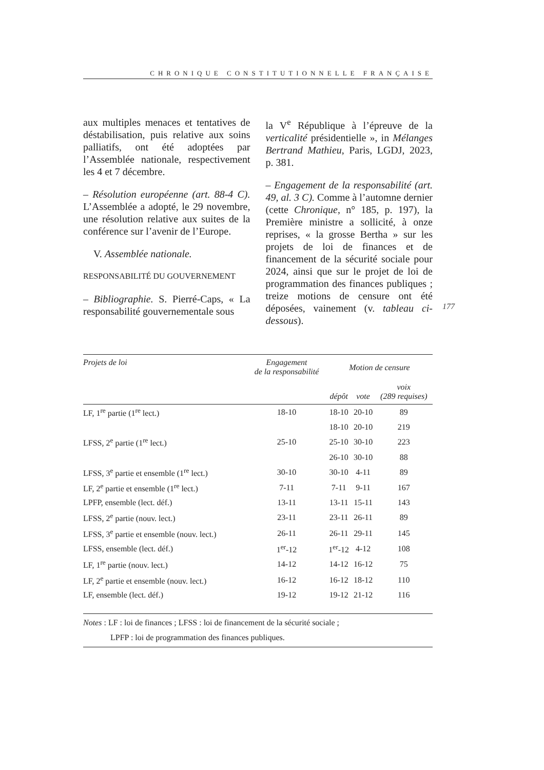CHRONIQUE CONSTITUTIONNELLE FRANÇAISE
aux multiples menaces et tentatives de déstabilisation, puis relative aux soins palliatifs, ont été adoptées par l’Assemblée nationale, respectivement les 4 et 7 décembre.
– Résolution européenne (art. 88-4 C). L’Assemblée a adopté, le 29 novembre, une résolution relative aux suites de la conférence sur l’avenir de l’Europe.
V. Assemblée nationale.
RESPONSABILITÉ DU GOUVERNEMENT
– Bibliographie. S. Pierré-Caps, « La responsabilité gouvernementale sous
la V<sup>e</sup> République à l’épreuve de la verticalité présidentielle », in Mélanges Bertrand Mathieu, Paris, LGDJ, 2023, p. 381.
– Engagement de la responsabilité (art. 49, al. 3 C). Comme à l’automne dernier (cette Chronique, n° 185, p. 197), la Première ministre a sollicité, à onze reprises, « la grosse Bertha » sur les projets de loi de finances et de financement de la sécurité sociale pour 2024, ainsi que sur le projet de loi de programmation des finances publiques ; treize motions de censure ont été déposées, vainement (v. tableau ci-dessous).
177
| Projets de loi | Engagement de la responsabilité | Motion de censure | | |
| --- | --- | --- | --- | --- |
| | | dépôt | vote | voix (289 requises) |
| LF, 1<sup>re</sup> partie (1<sup>re</sup> lect.) | 18-10 | 18-10 | 20-10 | 89 |
| | | 18-10 | 20-10 | 219 |
| LFSS, 2<sup>e</sup> partie (1<sup>re</sup> lect.) | 25-10 | 25-10 | 30-10 | 223 |
| | | 26-10 | 30-10 | 88 |
| LFSS, 3<sup>e</sup> partie et ensemble (1<sup>re</sup> lect.) | 30-10 | 30-10 | 4-11 | 89 |
| LF, 2<sup>e</sup> partie et ensemble (1<sup>re</sup> lect.) | 7-11 | 7-11 | 9-11 | 167 |
| LPFP, ensemble (lect. déf.) | 13-11 | 13-11 | 15-11 | 143 |
| LFSS, 2<sup>e</sup> partie (nouv. lect.) | 23-11 | 23-11 | 26-11 | 89 |
| LFSS, 3<sup>e</sup> partie et ensemble (nouv. lect.) | 26-11 | 26-11 | 29-11 | 145 |
| LFSS, ensemble (lect. déf.) | 1<sup>er</sup>-12 | 1<sup>er</sup>-12 | 4-12 | 108 |
| LF, 1<sup>re</sup> partie (nouv. lect.) | 14-12 | 14-12 | 16-12 | 75 |
| LF, 2<sup>e</sup> partie et ensemble (nouv. lect.) | 16-12 | 16-12 | 18-12 | 110 |
| LF, ensemble (lect. déf.) | 19-12 | 19-12 | 21-12 | 116 |
Notes : LF : loi de finances ; LFSS : loi de financement de la sécurité sociale ;
LPFP : loi de programmation des finances publiques.